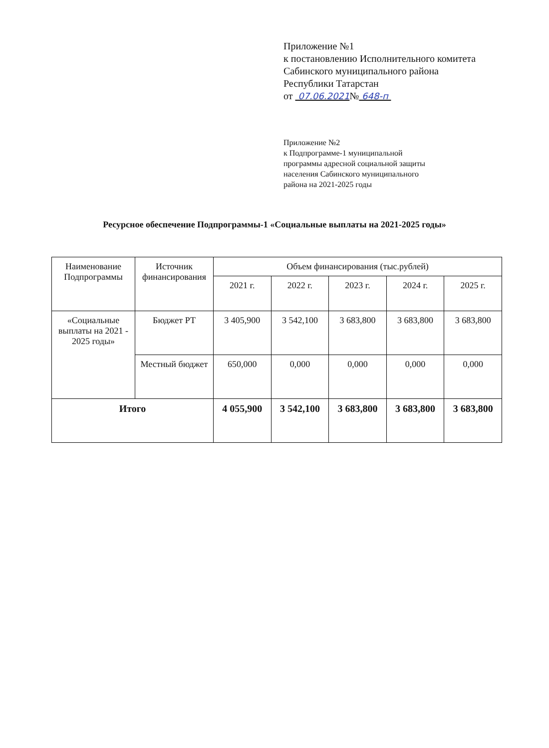Приложение №1
к постановлению Исполнительного комитета
Сабинского муниципального района
Республики Татарстан
от 07.06.2021№ 648-п
Приложение №2
к Подпрограмме-1 муниципальной
программы адресной социальной защиты
населения Сабинского муниципального
района на 2021-2025 годы
Ресурсное обеспечение Подпрограммы-1 «Социальные выплаты на 2021-2025 годы»
| Наименование Подпрограммы | Источник финансирования | Объем финансирования (тыс.рублей) | | | | |
| --- | --- | --- | --- | --- | --- | --- |
| | | 2021 г. | 2022 г. | 2023 г. | 2024 г. | 2025 г. |
| «Социальные выплаты на 2021 - 2025 годы» | Бюджет РТ | 3 405,900 | 3 542,100 | 3 683,800 | 3 683,800 | 3 683,800 |
| | Местный бюджет | 650,000 | 0,000 | 0,000 | 0,000 | 0,000 |
| Итого | | 4 055,900 | 3 542,100 | 3 683,800 | 3 683,800 | 3 683,800 |